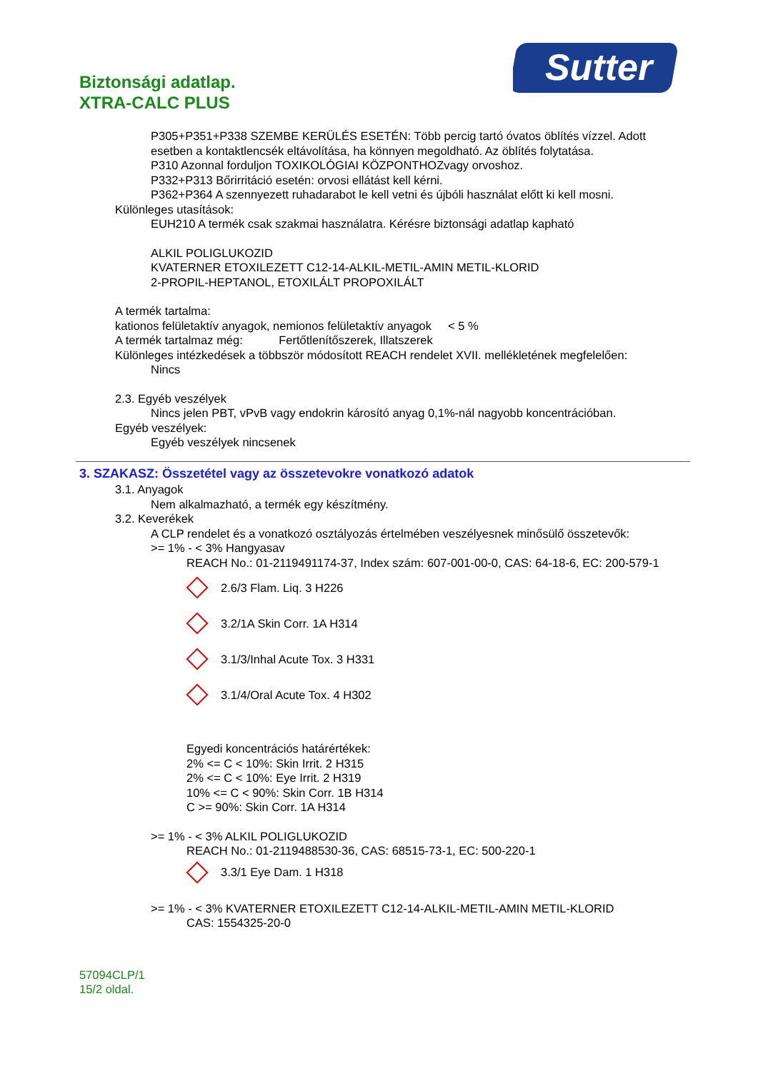Biztonsági adatlap.
XTRA-CALC PLUS
Sutter
P305+P351+P338 SZEMBE KERÜLÉS ESETÉN: Több percig tartó óvatos öblítés vízzel. Adott esetben a kontaktlencsék eltávolítása, ha könnyen megoldható. Az öblítés folytatása.
P310 Azonnal forduljon TOXIKOLÓGIAI KÖZPONTHOZvagy orvoshoz.
P332+P313 Bőrirritáció esetén: orvosi ellátást kell kérni.
P362+P364 A szennyezett ruhadarabot le kell vetni és újbóli használat előtt ki kell mosni.
Különleges utasítások:
EUH210 A termék csak szakmai használatra. Kérésre biztonsági adatlap kapható
ALKIL POLIGLUKOZID
KVATERNER ETOXILEZETT C12-14-ALKIL-METIL-AMIN METIL-KLORID
2-PROPIL-HEPTANOL, ETOXILÁLT PROPOXILÁLT
A termék tartalma:
kationos felületaktív anyagok, nemionos felületaktív anyagok < 5 %
A termék tartalmaz még: Fertőtlenítőszerek, Illatszerek
Különleges intézkedések a többször módosított REACH rendelet XVII. mellékletének megfelelően:
Nincs
2.3. Egyéb veszélyek
Nincs jelen PBT, vPvB vagy endokrin károsító anyag 0,1%-nál nagyobb koncentrációban.
Egyéb veszélyek:
Egyéb veszélyek nincsenek
3. SZAKASZ: Összetétel vagy az összetevokre vonatkozó adatok
3.1. Anyagok
Nem alkalmazható, a termék egy készítmény.
3.2. Keverékek
A CLP rendelet és a vonatkozó osztályozás értelmében veszélyesnek minősülő összetevők:
>= 1% - < 3% Hangyasav
REACH No.: 01-2119491174-37, Index szám: 607-001-00-0, CAS: 64-18-6, EC: 200-579-1
2.6/3 Flam. Liq. 3 H226
3.2/1A Skin Corr. 1A H314
3.1/3/Inhal Acute Tox. 3 H331
3.1/4/Oral Acute Tox. 4 H302
Egyedi koncentrációs határértékek:
2% <= C < 10%: Skin Irrit. 2 H315
2% <= C < 10%: Eye Irrit. 2 H319
10% <= C < 90%: Skin Corr. 1B H314
C >= 90%: Skin Corr. 1A H314
>= 1% - < 3% ALKIL POLIGLUKOZID
REACH No.: 01-2119488530-36, CAS: 68515-73-1, EC: 500-220-1
3.3/1 Eye Dam. 1 H318
>= 1% - < 3% KVATERNER ETOXILEZETT C12-14-ALKIL-METIL-AMIN METIL-KLORID
CAS: 1554325-20-0
57094CLP/1
15/2 oldal.